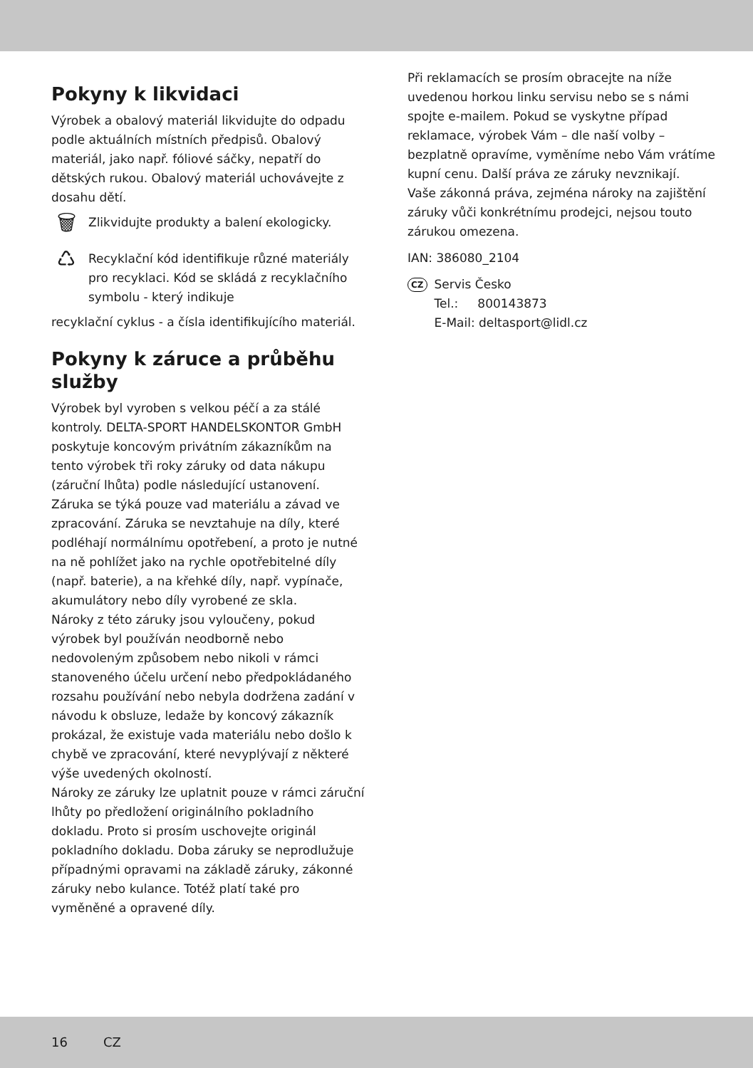Pokyny k likvidaci
Výrobek a obalový materiál likvidujte do odpadu podle aktuálních místních předpisů. Obalový materiál, jako např. fóliové sáčky, nepatří do dětských rukou. Obalový materiál uchovávejte z dosahu dětí.
🗑
Zlikvidujte produkty a balení ekologicky.
♺
Recyklační kód identifikuje různé materiály pro recyklaci. Kód se skládá z recyklačního symbolu - který indikuje
recyklační cyklus - a čísla identifikujícího materiál.
Pokyny k záruce a průběhu služby
Výrobek byl vyroben s velkou péčí a za stálé kontroly. DELTA-SPORT HANDELSKONTOR GmbH poskytuje koncovým privátním zákazníkům na tento výrobek tři roky záruky od data nákupu (záruční lhůta) podle následující ustanovení. Záruka se týká pouze vad materiálu a závad ve zpracování. Záruka se nevztahuje na díly, které podléhají normálnímu opotřebení, a proto je nutné na ně pohlížet jako na rychle opotřebitelné díly (např. baterie), a na křehké díly, např. vypínače, akumulátory nebo díly vyrobené ze skla.
Nároky z této záruky jsou vyloučeny, pokud výrobek byl používán neodborně nebo nedovoleným způsobem nebo nikoli v rámci stanoveného účelu určení nebo předpokládaného rozsahu používání nebo nebyla dodržena zadání v návodu k obsluze, ledaže by koncový zákazník prokázal, že existuje vada materiálu nebo došlo k chybě ve zpracování, které nevyplývají z některé výše uvedených okolností.
Nároky ze záruky lze uplatnit pouze v rámci záruční lhůty po předložení originálního pokladního dokladu. Proto si prosím uschovejte originál pokladního dokladu. Doba záruky se neprodlužuje případnými opravami na základě záruky, zákonné záruky nebo kulance. Totéž platí také pro vyměněné a opravené díly.
Při reklamacích se prosím obracejte na níže uvedenou horkou linku servisu nebo se s námi spojte e-mailem. Pokud se vyskytne případ reklamace, výrobek Vám – dle naší volby – bezplatně opravíme, vyměníme nebo Vám vrátíme kupní cenu. Další práva ze záruky nevznikají.
Vaše zákonná práva, zejména nároky na zajištění záruky vůči konkrétnímu prodejci, nejsou touto zárukou omezena.
IAN: 386080_2104
CZ
Servis Česko
Tel.: 800143873
E-Mail: deltasport@lidl.cz
16 CZ